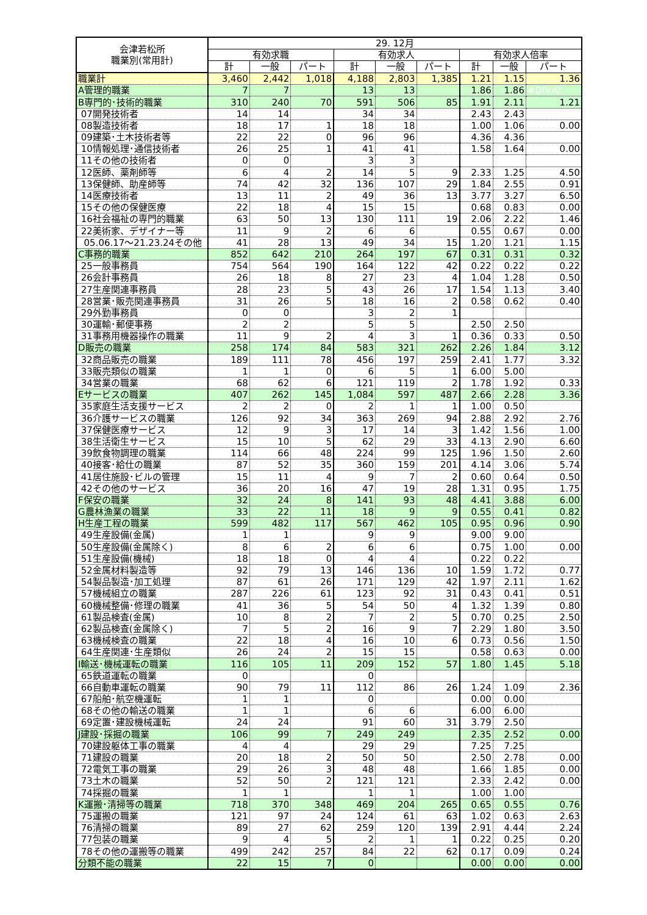| 会津若松所 職業別(常用計) | 29. 12月 | | | | | | | | |
| --- | --- | --- | --- | --- | --- | --- | --- | --- | --- |
| | 有効求職 | | | 有効求人 | | | 有効求人倍率 | | |
| | 計 | 一般 | パート | 計 | 一般 | パート | 計 | 一般 | パート |
| 職業計 | 3,460 | 2,442 | 1,018 | 4,188 | 2,803 | 1,385 | 1.21 | 1.15 | 1.36 |
| A管理的職業 | 7 | 7 | | 13 | 13 | | 1.86 | 1.86 | #DIV/0! |
| B専門的･技術的職業 | 310 | 240 | 70 | 591 | 506 | 85 | 1.91 | 2.11 | 1.21 |
| 07開発技術者 | 14 | 14 | | 34 | 34 | | 2.43 | 2.43 | |
| 08製造技術者 | 18 | 17 | 1 | 18 | 18 | | 1.00 | 1.06 | 0.00 |
| 09建築･土木技術者等 | 22 | 22 | 0 | 96 | 96 | | 4.36 | 4.36 | |
| 10情報処理･通信技術者 | 26 | 25 | 1 | 41 | 41 | | 1.58 | 1.64 | 0.00 |
| 11その他の技術者 | 0 | 0 | | 3 | 3 | | | | |
| 12医師、薬剤師等 | 6 | 4 | 2 | 14 | 5 | 9 | 2.33 | 1.25 | 4.50 |
| 13保健師、助産師等 | 74 | 42 | 32 | 136 | 107 | 29 | 1.84 | 2.55 | 0.91 |
| 14医療技術者 | 13 | 11 | 2 | 49 | 36 | 13 | 3.77 | 3.27 | 6.50 |
| 15その他の保健医療 | 22 | 18 | 4 | 15 | 15 | | 0.68 | 0.83 | 0.00 |
| 16社会福祉の専門的職業 | 63 | 50 | 13 | 130 | 111 | 19 | 2.06 | 2.22 | 1.46 |
| 22美術家、デザイナー等 | 11 | 9 | 2 | 6 | 6 | | 0.55 | 0.67 | 0.00 |
| 05.06.17～21.23.24その他 | 41 | 28 | 13 | 49 | 34 | 15 | 1.20 | 1.21 | 1.15 |
| C事務的職業 | 852 | 642 | 210 | 264 | 197 | 67 | 0.31 | 0.31 | 0.32 |
| 25一般事務員 | 754 | 564 | 190 | 164 | 122 | 42 | 0.22 | 0.22 | 0.22 |
| 26会計事務員 | 26 | 18 | 8 | 27 | 23 | 4 | 1.04 | 1.28 | 0.50 |
| 27生産関連事務員 | 28 | 23 | 5 | 43 | 26 | 17 | 1.54 | 1.13 | 3.40 |
| 28営業･販売関連事務員 | 31 | 26 | 5 | 18 | 16 | 2 | 0.58 | 0.62 | 0.40 |
| 29外勤事務員 | 0 | 0 | | 3 | 2 | 1 | | | |
| 30運輸･郵便事務 | 2 | 2 | | 5 | 5 | | 2.50 | 2.50 | |
| 31事務用機器操作の職業 | 11 | 9 | 2 | 4 | 3 | 1 | 0.36 | 0.33 | 0.50 |
| D販売の職業 | 258 | 174 | 84 | 583 | 321 | 262 | 2.26 | 1.84 | 3.12 |
| 32商品販売の職業 | 189 | 111 | 78 | 456 | 197 | 259 | 2.41 | 1.77 | 3.32 |
| 33販売類似の職業 | 1 | 1 | 0 | 6 | 5 | 1 | 6.00 | 5.00 | |
| 34営業の職業 | 68 | 62 | 6 | 121 | 119 | 2 | 1.78 | 1.92 | 0.33 |
| Eサービスの職業 | 407 | 262 | 145 | 1,084 | 597 | 487 | 2.66 | 2.28 | 3.36 |
| 35家庭生活支援サービス | 2 | 2 | 0 | 2 | 1 | 1 | 1.00 | 0.50 | |
| 36介護サービスの職業 | 126 | 92 | 34 | 363 | 269 | 94 | 2.88 | 2.92 | 2.76 |
| 37保健医療サービス | 12 | 9 | 3 | 17 | 14 | 3 | 1.42 | 1.56 | 1.00 |
| 38生活衛生サービス | 15 | 10 | 5 | 62 | 29 | 33 | 4.13 | 2.90 | 6.60 |
| 39飲食物調理の職業 | 114 | 66 | 48 | 224 | 99 | 125 | 1.96 | 1.50 | 2.60 |
| 40接客･給仕の職業 | 87 | 52 | 35 | 360 | 159 | 201 | 4.14 | 3.06 | 5.74 |
| 41居住施設･ビルの管理 | 15 | 11 | 4 | 9 | 7 | 2 | 0.60 | 0.64 | 0.50 |
| 42その他のサービス | 36 | 20 | 16 | 47 | 19 | 28 | 1.31 | 0.95 | 1.75 |
| F保安の職業 | 32 | 24 | 8 | 141 | 93 | 48 | 4.41 | 3.88 | 6.00 |
| G農林漁業の職業 | 33 | 22 | 11 | 18 | 9 | 9 | 0.55 | 0.41 | 0.82 |
| H生産工程の職業 | 599 | 482 | 117 | 567 | 462 | 105 | 0.95 | 0.96 | 0.90 |
| 49生産設備(金属) | 1 | 1 | | 9 | 9 | | 9.00 | 9.00 | |
| 50生産設備(金属除く) | 8 | 6 | 2 | 6 | 6 | | 0.75 | 1.00 | 0.00 |
| 51生産設備(機械) | 18 | 18 | 0 | 4 | 4 | | 0.22 | 0.22 | |
| 52金属材料製造等 | 92 | 79 | 13 | 146 | 136 | 10 | 1.59 | 1.72 | 0.77 |
| 54製品製造･加工処理 | 87 | 61 | 26 | 171 | 129 | 42 | 1.97 | 2.11 | 1.62 |
| 57機械組立の職業 | 287 | 226 | 61 | 123 | 92 | 31 | 0.43 | 0.41 | 0.51 |
| 60機械整備･修理の職業 | 41 | 36 | 5 | 54 | 50 | 4 | 1.32 | 1.39 | 0.80 |
| 61製品検査(金属) | 10 | 8 | 2 | 7 | 2 | 5 | 0.70 | 0.25 | 2.50 |
| 62製品検査(金属除く) | 7 | 5 | 2 | 16 | 9 | 7 | 2.29 | 1.80 | 3.50 |
| 63機械検査の職業 | 22 | 18 | 4 | 16 | 10 | 6 | 0.73 | 0.56 | 1.50 |
| 64生産関連･生産類似 | 26 | 24 | 2 | 15 | 15 | | 0.58 | 0.63 | 0.00 |
| I輸送･機械運転の職業 | 116 | 105 | 11 | 209 | 152 | 57 | 1.80 | 1.45 | 5.18 |
| 65鉄道運転の職業 | 0 | | | 0 | | | | | |
| 66自動車運転の職業 | 90 | 79 | 11 | 112 | 86 | 26 | 1.24 | 1.09 | 2.36 |
| 67船舶･航空機運転 | 1 | 1 | | 0 | | | 0.00 | 0.00 | |
| 68その他の輸送の職業 | 1 | 1 | | 6 | 6 | | 6.00 | 6.00 | |
| 69定置･建設機械運転 | 24 | 24 | | 91 | 60 | 31 | 3.79 | 2.50 | |
| J建設･採掘の職業 | 106 | 99 | 7 | 249 | 249 | | 2.35 | 2.52 | 0.00 |
| 70建設躯体工事の職業 | 4 | 4 | | 29 | 29 | | 7.25 | 7.25 | |
| 71建設の職業 | 20 | 18 | 2 | 50 | 50 | | 2.50 | 2.78 | 0.00 |
| 72電気工事の職業 | 29 | 26 | 3 | 48 | 48 | | 1.66 | 1.85 | 0.00 |
| 73土木の職業 | 52 | 50 | 2 | 121 | 121 | | 2.33 | 2.42 | 0.00 |
| 74採掘の職業 | 1 | 1 | | 1 | 1 | | 1.00 | 1.00 | |
| K運搬･清掃等の職業 | 718 | 370 | 348 | 469 | 204 | 265 | 0.65 | 0.55 | 0.76 |
| 75運搬の職業 | 121 | 97 | 24 | 124 | 61 | 63 | 1.02 | 0.63 | 2.63 |
| 76清掃の職業 | 89 | 27 | 62 | 259 | 120 | 139 | 2.91 | 4.44 | 2.24 |
| 77包装の職業 | 9 | 4 | 5 | 2 | 1 | 1 | 0.22 | 0.25 | 0.20 |
| 78その他の運搬等の職業 | 499 | 242 | 257 | 84 | 22 | 62 | 0.17 | 0.09 | 0.24 |
| 分類不能の職業 | 22 | 15 | 7 | 0 | | | 0.00 | 0.00 | 0.00 |